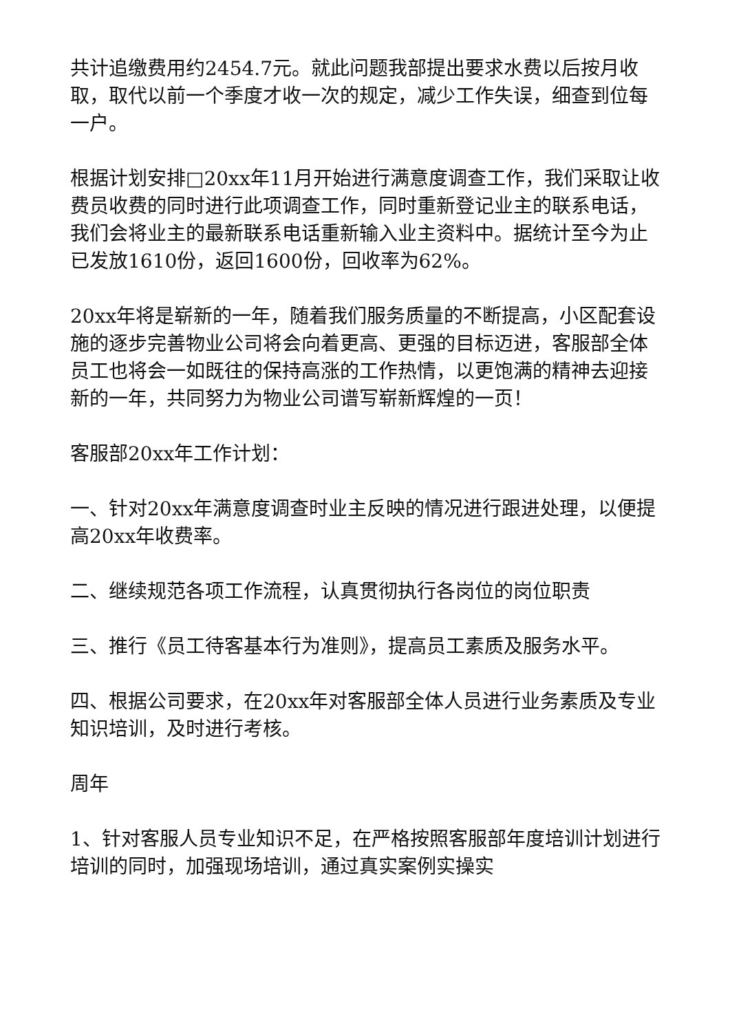共计追缴费用约2454.7元。就此问题我部提出要求水费以后按月收取，取代以前一个季度才收一次的规定，减少工作失误，细查到位每一户。
根据计划安排□20xx年11月开始进行满意度调查工作，我们采取让收费员收费的同时进行此项调查工作，同时重新登记业主的联系电话，我们会将业主的最新联系电话重新输入业主资料中。据统计至今为止已发放1610份，返回1600份，回收率为62%。
20xx年将是崭新的一年，随着我们服务质量的不断提高，小区配套设施的逐步完善物业公司将会向着更高、更强的目标迈进，客服部全体员工也将会一如既往的保持高涨的工作热情，以更饱满的精神去迎接新的一年，共同努力为物业公司谱写崭新辉煌的一页！
客服部20xx年工作计划：
一、针对20xx年满意度调查时业主反映的情况进行跟进处理，以便提高20xx年收费率。
二、继续规范各项工作流程，认真贯彻执行各岗位的岗位职责
三、推行《员工待客基本行为准则》，提高员工素质及服务水平。
四、根据公司要求，在20xx年对客服部全体人员进行业务素质及专业知识培训，及时进行考核。
周年
1、针对客服人员专业知识不足，在严格按照客服部年度培训计划进行培训的同时，加强现场培训，通过真实案例实操实